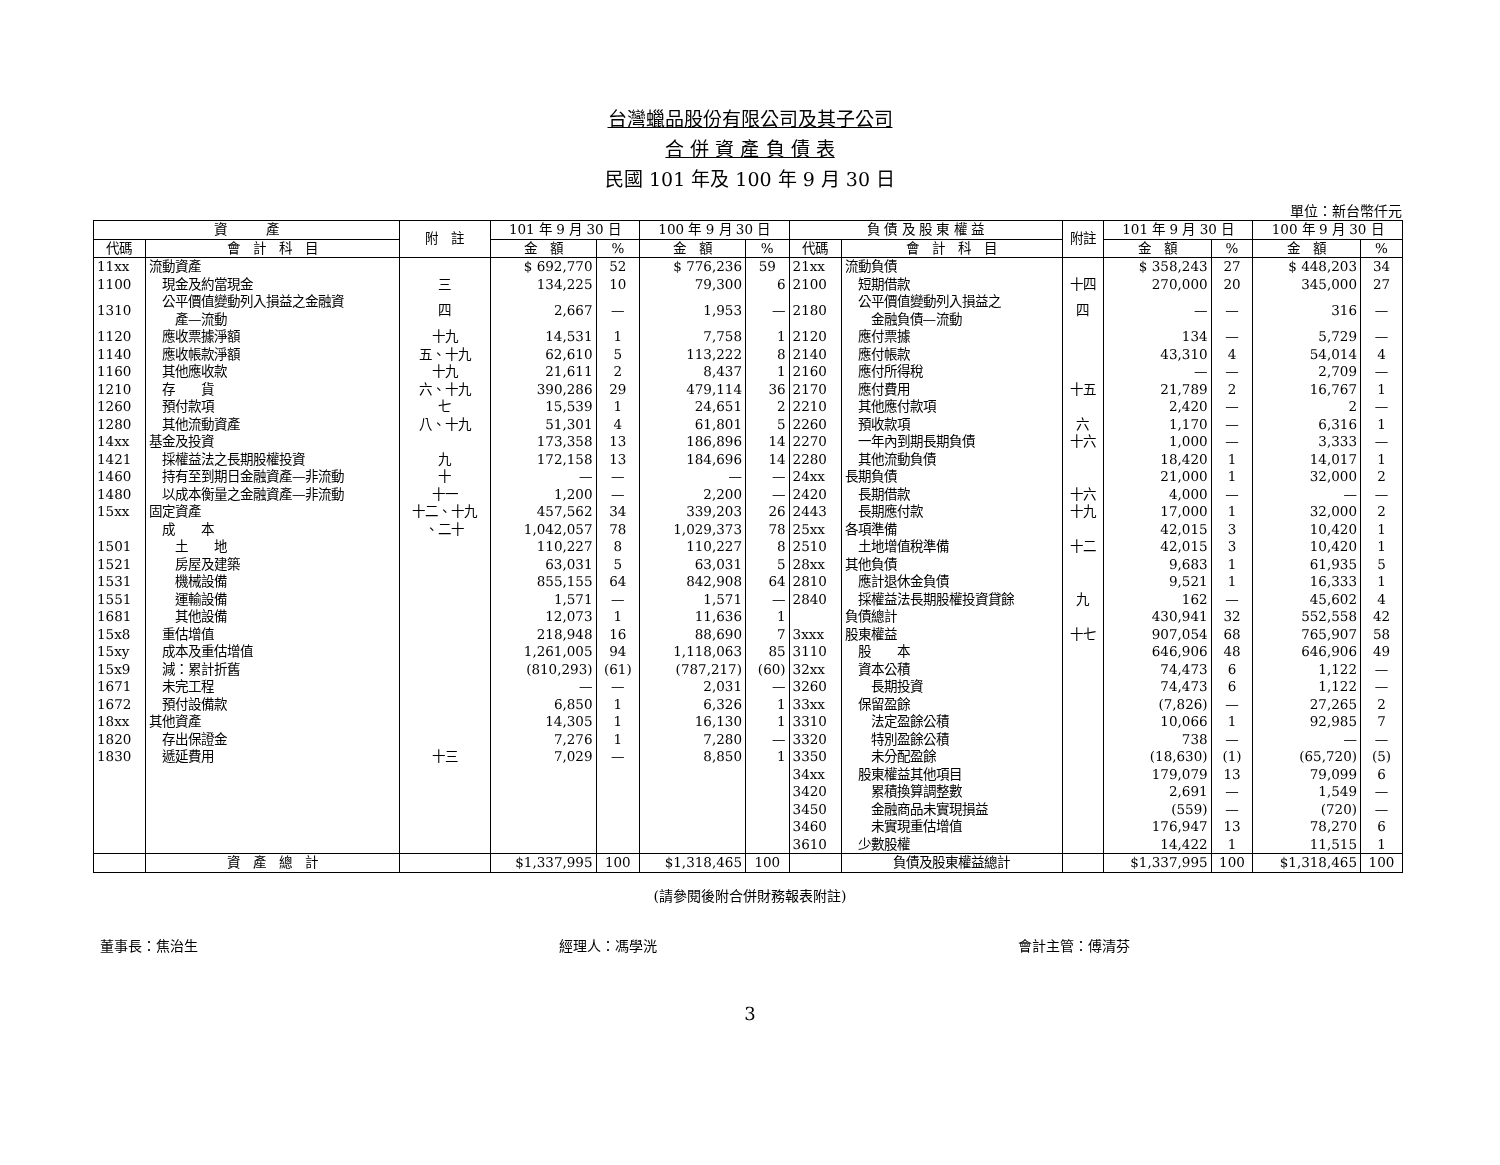台灣蠟品股份有限公司及其子公司
合 併 資 產 負 債 表
民國 101 年及 100 年 9 月 30 日
單位：新台幣仟元
| 資 產 | | 附 註 | 101 年 9 月 30 日 | | 100 年 9 月 30 日 | | 負 債 及 股 東 權 益 | | 附註 | 101 年 9 月 30 日 | | 100 年 9 月 30 日 | |
| --- | --- | --- | --- | --- | --- | --- | --- | --- | --- | --- | --- | --- | --- |
| 代碼 | 會 計 科 目 | | 金 額 | % | 金 額 | % | 代碼 | 會 計 科 目 | | 金 額 | % | 金 額 | % |
| 11xx | 流動資產 | | $ 692,770 | 52 | $ 776,236 | 59 | 21xx | 流動負債 | | $ 358,243 | 27 | $ 448,203 | 34 |
| 1100 | 現金及約當現金 | 三 | 134,225 | 10 | 79,300 | 6 | 2100 | 短期借款 | 十四 | 270,000 | 20 | 345,000 | 27 |
| 1310 | 公平價值變動列入損益之金融資 產—流動 | 四 | 2,667 | — | 1,953 | — | 2180 | 公平價值變動列入損益之 金融負債—流動 | 四 | — | — | 316 | — |
| 1120 | 應收票據淨額 | 十九 | 14,531 | 1 | 7,758 | 1 | 2120 | 應付票據 | | 134 | — | 5,729 | — |
| 1140 | 應收帳款淨額 | 五、十九 | 62,610 | 5 | 113,222 | 8 | 2140 | 應付帳款 | | 43,310 | 4 | 54,014 | 4 |
| 1160 | 其他應收款 | 十九 | 21,611 | 2 | 8,437 | 1 | 2160 | 應付所得稅 | | — | — | 2,709 | — |
| 1210 | 存 貨 | 六、十九 | 390,286 | 29 | 479,114 | 36 | 2170 | 應付費用 | 十五 | 21,789 | 2 | 16,767 | 1 |
| 1260 | 預付款項 | 七 | 15,539 | 1 | 24,651 | 2 | 2210 | 其他應付款項 | | 2,420 | — | 2 | — |
| 1280 | 其他流動資產 | 八、十九 | 51,301 | 4 | 61,801 | 5 | 2260 | 預收款項 | 六 | 1,170 | — | 6,316 | 1 |
| 14xx | 基金及投資 | | 173,358 | 13 | 186,896 | 14 | 2270 | 一年內到期長期負債 | 十六 | 1,000 | — | 3,333 | — |
| 1421 | 採權益法之長期股權投資 | 九 | 172,158 | 13 | 184,696 | 14 | 2280 | 其他流動負債 | | 18,420 | 1 | 14,017 | 1 |
| 1460 | 持有至到期日金融資產—非流動 | 十 | — | — | — | — | 24xx | 長期負債 | | 21,000 | 1 | 32,000 | 2 |
| 1480 | 以成本衡量之金融資產—非流動 | 十一 | 1,200 | — | 2,200 | — | 2420 | 長期借款 | 十六 | 4,000 | — | — | — |
| 15xx | 固定資產 | 十二、十九 | 457,562 | 34 | 339,203 | 26 | 2443 | 長期應付款 | 十九 | 17,000 | 1 | 32,000 | 2 |
| | 成 本 | 、二十 | 1,042,057 | 78 | 1,029,373 | 78 | 25xx | 各項準備 | | 42,015 | 3 | 10,420 | 1 |
| 1501 | 土 地 | | 110,227 | 8 | 110,227 | 8 | 2510 | 土地增值稅準備 | 十二 | 42,015 | 3 | 10,420 | 1 |
| 1521 | 房屋及建築 | | 63,031 | 5 | 63,031 | 5 | 28xx | 其他負債 | | 9,683 | 1 | 61,935 | 5 |
| 1531 | 機械設備 | | 855,155 | 64 | 842,908 | 64 | 2810 | 應計退休金負債 | | 9,521 | 1 | 16,333 | 1 |
| 1551 | 運輸設備 | | 1,571 | — | 1,571 | — | 2840 | 採權益法長期股權投資貸餘 | 九 | 162 | — | 45,602 | 4 |
| 1681 | 其他設備 | | 12,073 | 1 | 11,636 | 1 | | 負債總計 | | 430,941 | 32 | 552,558 | 42 |
| 15x8 | 重估增值 | | 218,948 | 16 | 88,690 | 7 | 3xxx | 股東權益 | 十七 | 907,054 | 68 | 765,907 | 58 |
| 15xy | 成本及重估增值 | | 1,261,005 | 94 | 1,118,063 | 85 | 3110 | 股 本 | | 646,906 | 48 | 646,906 | 49 |
| 15x9 | 減：累計折舊 | | (810,293) | (61) | (787,217) | (60) | 32xx | 資本公積 | | 74,473 | 6 | 1,122 | — |
| 1671 | 未完工程 | | — | — | 2,031 | — | 3260 | 長期投資 | | 74,473 | 6 | 1,122 | — |
| 1672 | 預付設備款 | | 6,850 | 1 | 6,326 | 1 | 33xx | 保留盈餘 | | (7,826) | — | 27,265 | 2 |
| 18xx | 其他資產 | | 14,305 | 1 | 16,130 | 1 | 3310 | 法定盈餘公積 | | 10,066 | 1 | 92,985 | 7 |
| 1820 | 存出保證金 | | 7,276 | 1 | 7,280 | — | 3320 | 特別盈餘公積 | | 738 | — | — | — |
| 1830 | 遞延費用 | 十三 | 7,029 | — | 8,850 | 1 | 3350 | 未分配盈餘 | | (18,630) | (1) | (65,720) | (5) |
| | | | | | | | 34xx | 股東權益其他項目 | | 179,079 | 13 | 79,099 | 6 |
| | | | | | | | 3420 | 累積換算調整數 | | 2,691 | — | 1,549 | — |
| | | | | | | | 3450 | 金融商品未實現損益 | | (559) | — | (720) | — |
| | | | | | | | 3460 | 未實現重估增值 | | 176,947 | 13 | 78,270 | 6 |
| | | | | | | | 3610 | 少數股權 | | 14,422 | 1 | 11,515 | 1 |
| | 資 產 總 計 | | $1,337,995 | 100 | $1,318,465 | 100 | | 負債及股東權益總計 | | $1,337,995 | 100 | $1,318,465 | 100 |
(請參閱後附合併財務報表附註)
董事長：焦治生 經理人：馮學洸 會計主管：傅清芬
3